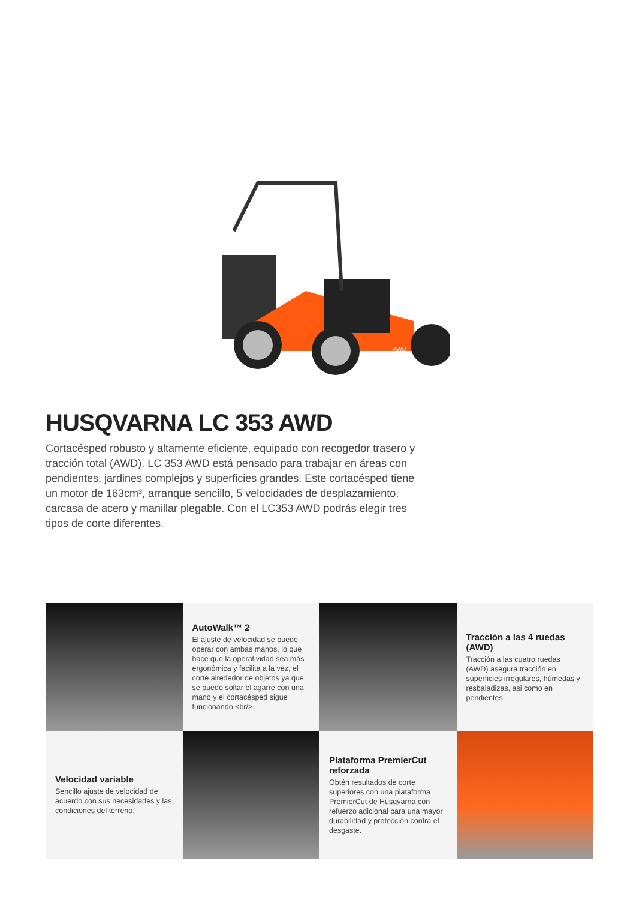AWD
HUSQVARNA LC 353 AWD
Cortacésped robusto y altamente eficiente, equipado con recogedor trasero y tracción total (AWD). LC 353 AWD está pensado para trabajar en áreas con pendientes, jardines complejos y superficies grandes. Este cortacésped tiene un motor de 163cm³, arranque sencillo, 5 velocidades de desplazamiento, carcasa de acero y manillar plegable. Con el LC353 AWD podrás elegir tres tipos de corte diferentes.
AutoWalk™ 2
El ajuste de velocidad se puede operar con ambas manos, lo que hace que la operatividad sea más ergonómica y facilita a la vez, el corte alrededor de objetos ya que se puede soltar el agarre con una mano y el cortacésped sigue funcionando.<br/>
Tracción a las 4 ruedas (AWD)
Tracción a las cuatro ruedas (AWD) asegura tracción en superficies irregulares, húmedas y resbaladizas, asi como en pendientes.
Velocidad variable
Sencillo ajuste de velocidad de acuerdo con sus necesidades y las condiciones del terreno.
Plataforma PremierCut reforzada
Obtén resultados de corte superiores con una plataforma PremierCut de Husqvarna con refuerzo adicional para una mayor durabilidad y protección contra el desgaste.